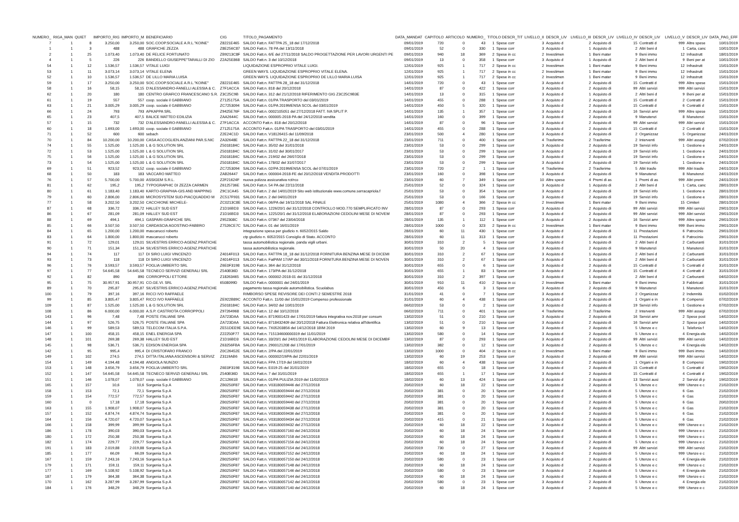| NUMERO_ | RIGA_MAN | QUIET | IMPORTO_RIG | IMPORTO_M | BENEFICIARIO | CIG | TITOLO_PAGAMENTO | DATA_MANDAT | CAPITOLO | ARTICOLO | NUMERO_ | TITOLO DESCR_TIT | | LIVELLO_II | DESCR_LIV | LIVELLO_III | DESCR_LIV | LIVELLO_IV | DESCR_LIV | LIVELLO_V | DESCR_LIV | DATA_PAG_EFF |
| --- | --- | --- | --- | --- | --- | --- | --- | --- | --- | --- | --- | --- | --- | --- | --- | --- | --- | --- | --- | --- | --- | --- |
| 7 | 1 | 8 | 3.250,00 | 3.250,00 | SOC.COOP.SOCIALE A.R.L."KOINE" | Z8221E465 | SALDO Fatt.n. FATTPA 25_18 del 17/12/2018 | 09/01/2019 | 720 | 0 | 43 | 1 | Spese corr | 3 | Acquisto d | 2 | Acquisto di | 15 | Contratti d | 999 | Altre spese | 10/01/2019 |
| 1 | 1 | 3 | 488 | 488 | GRAFICHE ZEZZA | Z8E256C87 | SALDO Fatt.n. 78 PA del 13/11/2018 | 09/01/2019 | 52 | 0 | 330 | 1 | Spese corr | 3 | Acquisto d | 1 | Acquisto di | 2 | Altri beni d | 1 | Carta, canc | 10/01/2019 |
| 2 | 1 | 25 | 1.073,40 | 1.073,40 | DE FELICE FORTUNATO | ZB9213C8F | SALDO Fatt.n. 6/E del 27/11/2018 SALDO PROGETTAZIONE PER LAVORI URGENTI PE | 09/01/2019 | 940 | 18 | 369 | 2 | Spese in cc | 2 | Investimen | 1 | Beni mater | 9 | Beni immo | 12 | Infrastrutt | 18/01/2019 |
| 4 | 1 | 5 | 226 | 226 | BANDELLO GIUSEPPE"TARALLI DI ZIO | Z2A25E868 | SALDO Fatt.n. 3 del 10/12/2018 | 09/01/2019 | 13 | 0 | 358 | 1 | Spese corr | 3 | Acquisto d | 1 | Acquisto di | 2 | Altri beni d | 9 | Beni per at | 10/01/2019 |
| 54 | 1 | 12 | 1.536,57 | 1.536,57 | VITALE LUIGI | | LIQUIDAZIONE ESPROPRIO VITALE LUIGI. | 12/01/2019 | 925 | 1 | 717 | 2 | Spese in cc | 2 | Investimen | 1 | Beni mater | 9 | Beni immo | 12 | Infrastrutt | 15/01/2019 |
| 53 | 1 | 11 | 3.073,14 | 3.073,14 | VITALE ELENA | | GREEN WAYS. LIQUIDAZIONE ESPROPRIO VITALE ELENA. | 12/01/2019 | 925 | 1 | 717 | 2 | Spese in cc | 2 | Investimen | 1 | Beni mater | 9 | Beni immo | 12 | Infrastrutt | 15/01/2019 |
| 52 | 1 | 10 | 1.536,57 | 1.536,57 | DE LILLO MARIA LUISA | | GREEN WAYS. LIQUIDAZIONE ESPROPRIO DE LILLO MARIA LUISA | 12/01/2019 | 925 | 1 | 717 | 2 | Spese in cc | 2 | Investimen | 1 | Beni mater | 9 | Beni immo | 12 | Infrastrutt | 15/01/2019 |
| 59 | 1 | 17 | 3.250,00 | 3.250,00 | SOC.COOP.SOCIALE A.R.L."KOINE" | Z8221E465 | SALDO Fatt.n. FATTPA 28_18 del 31/12/2018 | 14/01/2019 | 720 | 0 | 43 | 1 | Spese corr | 3 | Acquisto d | 2 | Acquisto di | 15 | Contratti d | 999 | Altre spese | 15/01/2019 |
| 58 | 1 | 16 | 58,15 | 58,15 | D'ALESSANDRO-FANELLI ALESSIA & C. | Z7F1ACCA | SALDO Fatt.n. 818 del 20/12/2018 | 14/01/2019 | 87 | 0 | 422 | 1 | Spese corr | 3 | Acquisto d | 2 | Acquisto di | 99 | Altri servizi | 999 | Altri servizi | 15/01/2019 |
| 62 | 1 | 20 | 180 | 180 | CENTRO GRAFICO FRANCESCANO S.R. | Z3C25C9B | SALDO Fatt.n. 312 del 21/12/2018 RIFERIMENTO GIG Z3C25C9B3E | 14/01/2019 | 13 | 0 | 315 | 1 | Spese corr | 3 | Acquisto d | 1 | Acquisto di | 2 | Altri beni d | 9 | Beni per at | 15/01/2019 |
| 61 | 1 | 19 | 557 | 557 | coop. sociale il GABBIANO | Z7125175A | SALDO Fatt.n. 01/PA TRASPORTO del 03/01/2019 | 14/01/2019 | 455 | 0 | 288 | 1 | Spese corr | 3 | Acquisto d | 2 | Acquisto di | 15 | Contratti d | 2 | Contratti d | 15/01/2019 |
| 63 | 1 | 21 | 3.005,29 | 3.005,29 | coop. sociale il GABBIANO | ZC7253094 | SALDO Fatt.n. 01/PA 2019MENSA SCOL del 03/01/2019 | 14/01/2019 | 450 | 5 | 320 | 1 | Spese corr | 3 | Acquisto d | 2 | Acquisto di | 15 | Contratti d | 6 | Contratti d | 15/01/2019 |
| 66 | 1 | 24 | 793 | 793 | APKAPPA SRL | Z9425E76F | SALDO Fatt.n. 0002105051 del 27/12/2018 FATT. IVA SPLIT P. | 14/01/2019 | 135 | 1 | 357 | 1 | Spese corr | 3 | Acquisto d | 2 | Acquisto di | 16 | Servizi amr | 999 | Altre spese | 15/01/2019 |
| 65 | 1 | 23 | 407,5 | 407,5 | BALICE MATTEO EDILIZIA | ZAA2644C | SALDO Fatt.n. 000005-2018-PA del 24/12/2018 vendita | 14/01/2019 | 160 | 0 | 399 | 1 | Spese corr | 3 | Acquisto d | 2 | Acquisto di | 9 | Manutenzi | 8 | Manutenzi | 15/01/2019 |
| 57 | 1 | 15 | 732 | 732 | D'ALESSANDRO-FANELLI ALESSIA & C. | Z7F1ACCA | ACCONTO Fatt.n. 818 del 20/12/2018 | 14/01/2019 | 87 | 0 | 96 | 1 | Spese corr | 3 | Acquisto d | 2 | Acquisto di | 99 | Altri servizi | 999 | Altri servizi | 15/01/2019 |
| 60 | 1 | 18 | 1.693,00 | 1.693,00 | coop. sociale il GABBIANO | Z7125175A | ACCONTO Fatt.n. 01/PA TRASPORTO del 03/01/2019 | 14/01/2019 | 455 | 0 | 288 | 1 | Spese corr | 3 | Acquisto d | 2 | Acquisto di | 15 | Contratti d | 2 | Contratti d | 15/01/2019 |
| 71 | 1 | 52 | 600 | 600 | sebach | Z2E24C1D | SALDO Fatt.n. V18126415 del 11/09/2018 | 23/01/2019 | 500 | 4 | 280 | 1 | Spese corr | 3 | Acquisto d | 2 | Acquisto di | 2 | Organizzaz | 5 | Organizzaz | 24/01/2019 |
| 70 | 1 | 84 | 10.200,00 | 10.200,00 | CASA ACCOGLIEN.ANZIANI PAR.S.NIC | ZA32648E | SALDO Fatt.n. FATTPA 22_18 del 31/12/2018 | 23/01/2019 | 711 | 0 | 400 | 1 | Spese corr | 4 | Trasferime | 2 | Trasferime | 2 | Interventi | 999 | Altri assegi | 07/02/2019 |
| 74 | 1 | 55 | 1.525,00 | 1.525,00 | L & G SOLUTION SRL | Z5018184C | SALDO Fatt.n. 35/02 del 31/01/2018 | 23/01/2019 | 53 | 0 | 299 | 1 | Spese corr | 3 | Acquisto d | 2 | Acquisto di | 19 | Servizi info | 1 | Gestione e | 24/01/2019 |
| 72 | 1 | 53 | 1.525,00 | 1.525,00 | L & G SOLUTION SRL | Z5018184C | SALDO Fatt.n. 31/02 del 30/01/2017 | 23/01/2019 | 53 | 0 | 299 | 1 | Spese corr | 3 | Acquisto d | 2 | Acquisto di | 19 | Servizi info | 1 | Gestione e | 24/01/2019 |
| 75 | 1 | 56 | 1.525,00 | 1.525,00 | L & G SOLUTION SRL | Z5018184C | SALDO Fatt.n. 219/02 del 26/07/2018 | 23/01/2019 | 53 | 0 | 299 | 1 | Spese corr | 3 | Acquisto d | 2 | Acquisto di | 19 | Servizi info | 1 | Gestione e | 24/01/2019 |
| 73 | 1 | 54 | 1.525,00 | 1.525,00 | L & G SOLUTION SRL | Z5018184C | SALDO Fatt.n. 178/02 del 31/07/2017 | 23/01/2019 | 53 | 0 | 299 | 1 | Spese corr | 3 | Acquisto d | 2 | Acquisto di | 19 | Servizi info | 1 | Gestione e | 24/01/2019 |
| 69 | 1 | 51 | 923,52 | 923,52 | coop. sociale il GABBIANO | ZC7253094 | SALDO Fatt.n. 02/PA 2019MENSA SCOL del 07/01/2019 | 23/01/2019 | 720 | 2 | 1 | 1 | Spese corr | 4 | Trasferime | 2 | Trasferime | 5 | Altri trasfe | 999 | Altri trasfe | 24/01/2019 |
| 68 | 1 | 50 | 183 | 183 | VACCARO MATTEO | ZAB26447 | SALDO Fatt.n. 000004-2018-FE del 20/12/2018 VENDITA PRODOTTI | 23/01/2019 | 160 | 0 | 398 | 1 | Spese corr | 3 | Acquisto d | 2 | Acquisto di | 9 | Manutenzi | 8 | Manutenzi | 24/01/2019 |
| 76 | 1 | 57 | 5.700,00 | 5.700,00 | ASSIGEM S.R.L. | Z2F21624F | nuova polizza assicurativa rct/rco | 23/01/2019 | 60 | 7 | 349 | 1 | Spese corr | 10 | Altre spese | 4 | Premi di as | 1 | Premi di as | 999 | Altri premi | 24/01/2019 |
| 81 | 1 | 62 | 195,2 | 195,2 | TYPOGRAPHIC DI ZEZZA CARMEN | Z6125736E | SALDO Fatt.n. 54 PA del 22/11/2018 | 25/01/2019 | 52 | 0 | 324 | 1 | Spese corr | 3 | Acquisto d | 1 | Acquisto di | 2 | Altri beni d | 1 | Carta, canc | 28/01/2019 |
| 80 | 1 | 61 | 1.183,40 | 1.183,40 | KARTO-GRAPHIA-GIS AND MAPPING | Z9C1CA45 | SALDO Fatt.n. 2 del 14/01/2019 Sito web istituzionale www.comune.serracapriola.f | 25/01/2019 | 53 | 0 | 354 | 1 | Spese corr | 3 | Acquisto d | 2 | Acquisto di | 19 | Servizi info | 1 | Gestione e | 28/01/2019 |
| 79 | 1 | 60 | 2.806,00 | 2.806,00 | MICROSYSTEM SUD-PIACQUADDIO M | ZC517F931 | SALDO Fatt.n. 2 del 04/01/2019 | 25/01/2019 | 53 | 0 | 166 | 1 | Spese corr | 3 | Acquisto d | 2 | Acquisto di | 19 | Servizi info | 1 | Gestione e | 28/01/2019 |
| 77 | 1 | 58 | 3.202,50 | 3.202,50 | CACCHIONE MICHELE- | ZC0213C8E | SALDO Fatt.n. 06/PA del 16/11/2018 SAL FINALE | 25/01/2019 | 1080 | 4 | 366 | 2 | Spese in cc | 2 | Investimen | 1 | Beni mater | 9 | Beni immo | 15 | Cimiteri | 28/01/2019 |
| 87 | 1 | 68 | 336,72 | 336,72 | HALLEY SUD EST | Z1D16BD3 | SALDO Fatt.n. 1226/20/1 del 31/12/2018 CONTROLLO MOD.770 SEMPLIFICATO INV | 28/01/2019 | 87 | 0 | 293 | 1 | Spese corr | 3 | Acquisto d | 2 | Acquisto di | 99 | Altri servizi | 999 | Altri servizi | 29/01/2019 |
| 86 | 1 | 67 | 281,09 | 281,09 | HALLEY SUD EST | Z1D16BD3 | SALDO Fatt.n. 1225/20/1 del 31/12/2018 ELABORAZIONI CEDOLINI MESE DI NOVEM | 28/01/2019 | 87 | 0 | 293 | 1 | Spese corr | 3 | Acquisto d | 2 | Acquisto di | 99 | Altri servizi | 999 | Altri servizi | 29/01/2019 |
| 88 | 1 | 69 | 494,1 | 494,1 | GASPARI-GRAFICHE SRL | Z952308C | SALDO Fatt.n. 07367 del 23/04/2018 | 28/01/2019 | 135 | 1 | 112 | 1 | Spese corr | 3 | Acquisto d | 2 | Acquisto di | 16 | Servizi amr | 999 | Altre spese | 29/01/2019 |
| 85 | 1 | 66 | 3.507,50 | 3.507,50 | CARDASCIA AGOSTINO-FABBRO | Z7526CE7C | SALDO Fatt.n. 01 del 16/01/2019 | 28/01/2019 | 1000 | 0 | 323 | 2 | Spese in cc | 2 | Investimen | 1 | Beni mater | 9 | Beni immo | 999 | Beni immo | 29/01/2019 |
| 84 | 1 | 65 | 1.200,00 | 1.200,00 | mascarucci roberto | | integrazione spesa per giudizio n. 6052/2015 Saldo | 28/01/2019 | 60 | 11 | 430 | 1 | Spese corr | 3 | Acquisto d | 2 | Acquisto di | 11 | Prestazioni | 6 | Patrocinio | 29/01/2019 |
| 83 | 1 | 64 | 1.800,00 | 1.800,00 | mascarucci roberto | | ctp giudizio n. 6052/2015 Consiglio di Stato. ACCONTO | 28/01/2019 | 60 | 11 | 313 | 1 | Spese corr | 3 | Acquisto d | 2 | Acquisto di | 11 | Prestazioni | 6 | Patrocinio | 29/01/2019 |
| 91 | 1 | 72 | 129,01 | 129,01 | SILVESTRIS ERRICO-AGENZ.PRATICHE | | tassa automobilistica regionale. panda vigili urbani. | 30/01/2019 | 310 | 2 | 5 | 1 | Spese corr | 3 | Acquisto d | 1 | Acquisto di | 2 | Altri beni d | 2 | Carburanti | 31/01/2019 |
| 90 | 1 | 71 | 151,34 | 151,34 | SILVESTRIS ERRICO-AGENZ.PRATICHE | | tassa automobilistica regionale. | 30/01/2019 | 50 | 20 | 4 | 1 | Spese corr | 3 | Acquisto d | 2 | Acquisto di | 9 | Manutenzi | 1 | Manutenzi | 31/01/2019 |
| 94 | 1 | 74 | 117 | 117 | DI SIRO LUIGI VINCENZO | Z4014F013 | SALDO Fatt.n. FATTPA 18_18 del 31/12/2018 FORNITURA BENZINA MESE DI DICEMI | 30/01/2019 | 310 | 2 | 67 | 1 | Spese corr | 3 | Acquisto d | 1 | Acquisto di | 2 | Altri beni d | 2 | Carburanti | 31/01/2019 |
| 93 | 1 | 73 | 118 | 118 | DI SIRO LUIGI VINCENZO | Z4014F013 | SALDO Fatt.n. FatPAM 17/AP del 30/11/2018 FORNITURA BENZINA MESE DI NOVEN | 30/01/2019 | 310 | 2 | 67 | 1 | Spese corr | 3 | Acquisto d | 1 | Acquisto di | 2 | Altri beni d | 2 | Carburanti | 31/01/2019 |
| 96 | 1 | 76 | 3.593,57 | 3.593,57 | FOGLIA UMBERTO SRL | Z6E0F3198 | SALDO Fatt.n. 364 del 31/12/2018 | 30/01/2019 | 655 | 0 | 6 | 1 | Spese corr | 3 | Acquisto d | 2 | Acquisto di | 15 | Contratti d | 5 | Contratti d | 31/01/2019 |
| 97 | 1 | 77 | 54.645,58 | 54.645,58 | TECNECO SERVIZI GENERALI SRL | Z540B36D | SALDO Fatt.n. 173/PA del 31/12/2018 | 30/01/2019 | 655 | 1 | 83 | 1 | Spese corr | 3 | Acquisto d | 2 | Acquisto di | 15 | Contratti d | 4 | Contratti d | 31/01/2019 |
| 92 | 1 | 82 | 890 | 890 | CORROPPOLI ETTORE | Z18263465 | SALDO Fatt.n. 000002-2018-01 del 31/12/2018 | 30/01/2019 | 310 | 2 | 397 | 1 | Spese corr | 3 | Acquisto d | 1 | Acquisto di | 2 | Altri beni d | 2 | Carburanti | 04/02/2019 |
| 95 | 1 | 75 | 30.957,91 | 30.957,91 | CO.GE.VI. SRL | 6508099D | SALDO Fatt.n. 0000001 del 24/01/2019 | 30/01/2019 | 910 | 11 | 410 | 2 | Spese in cc | 2 | Investimen | 1 | Beni mater | 9 | Beni immo | 3 | Fabbricati | 31/01/2019 |
| 89 | 1 | 70 | 295,87 | 295,87 | SILVESTRIS ERRICO-AGENZ.PRATICHE | | pagamento tassa regionale automobilistica. Scuolabus | 30/01/2019 | 450 | 6 | 3 | 1 | Spese corr | 3 | Acquisto d | 2 | Acquisto di | 9 | Manutenzi | 1 | Manutenzi | 31/01/2019 |
| 100 | 1 | 79 | 397,16 | 397,16 | RICCI IVO RAFFAELE | | RIMBORSO SPESE REVISORE DEI CONTI 2 SEMESTRE 2018 | 31/01/2019 | 41 | 0 | 7 | 1 | Spese corr | 3 | Acquisto d | 2 | Acquisto di | 2 | Organizzaz | 2 | Indennità | 01/02/2019 |
| 99 | 1 | 85 | 3.805,47 | 3.805,47 | RICCI IVO RAFFAELE | ZE922B89C | ACCONTO Fatt.n. 11/00 del 15/01/2019 Compenso professionale | 31/01/2019 | 60 | 4 | 438 | 1 | Spese corr | 3 | Acquisto d | 2 | Acquisto di | 1 | Organi e in | 8 | Compensi | 07/02/2019 |
| 109 | 1 | 87 | 1.525,00 | 1.525,00 | L & G SOLUTION SRL | Z5018184C | SALDO Fatt.n. 34/02 del 10/01/2019 | 06/02/2019 | 53 | 0 | 2 | 1 | Spese corr | 3 | Acquisto d | 2 | Acquisto di | 19 | Servizi info | 1 | Gestione e | 07/02/2019 |
| 108 | 1 | 86 | 6.000,00 | 6.000,00 | A.S.P. CASTRIOTA CORROPPOLI | Z97264968 | SALDO Fatt.n. 12 del 10/12/2018 | 06/02/2019 | 711 | 0 | 401 | 1 | Spese corr | 4 | Trasferime | 2 | Trasferime | 2 | Interventi | 999 | Altri assegi | 07/02/2019 |
| 143 | 1 | 96 | 7,48 | 7,48 | POSTE ITALIANE SPA | ZA723DAA | SALDO Fatt.n. 8719001423 del 17/01/2019 fattura integrativa nov.2018 per consum | 13/02/2019 | 51 | 0 | 210 | 1 | Spese corr | 3 | Acquisto d | 2 | Acquisto di | 16 | Servizi amr | 2 | Spese post | 14/02/2019 |
| 144 | 1 | 97 | 526,75 | 526,75 | POSTE ITALIANE SPA | ZA723DAA | SALDO Fatt.n. 8718432409 del 20/12/2018 Fattura Elettronica relativa all'Identifica | 13/02/2019 | 51 | 0 | 210 | 1 | Spese corr | 3 | Acquisto d | 2 | Acquisto di | 16 | Servizi amr | 2 | Spese post | 14/02/2019 |
| 146 | 1 | 99 | 589,53 | 589,53 | TELECOM ITALIA S.P.A. | ZE51DEE9E | SALDO Fatt.n. 7X05203856 del 14/12/2018 1BIM 2019 | 13/02/2019 | 60 | 9 | 13 | 1 | Spese corr | 3 | Acquisto d | 2 | Acquisto di | 5 | Utenze e c | 1 | Telefonia f | 14/02/2019 |
| 147 | 1 | 100 | 458,15 | 458,15 | ENEL ENERGIA SPA | Z22250F77 | SALDO Fatt.n. 715134600000319 del 11/01/2019 | 13/02/2019 | 580 | 0 | 14 | 1 | Spese corr | 3 | Acquisto d | 2 | Acquisto di | 5 | Utenze e c | 4 | Energia ele | 14/02/2019 |
| 148 | 1 | 101 | 269,38 | 269,38 | HALLEY SUD EST | Z1D16BD3 | SALDO Fatt.n. 33/20/1 del 24/01/2019 ELABORAZIONE CEDOLINI MESE DI DICEMBF | 13/02/2019 | 87 | 0 | 293 | 1 | Spese corr | 3 | Acquisto d | 2 | Acquisto di | 99 | Altri servizi | 999 | Altri servizi | 14/02/2019 |
| 145 | 1 | 98 | 536,71 | 536,71 | EDISON ENERGIA SPA | Z63256FBA | SALDO Fatt.n. 2900121208 del 17/01/2019 | 13/02/2019 | 382 | 0 | 12 | 1 | Spese corr | 3 | Acquisto d | 2 | Acquisto di | 5 | Utenze e c | 4 | Energia ele | 14/02/2019 |
| 142 | 1 | 95 | 995,4 | 995,4 | DI CRISTOFARO FRANCO | Z0C26452E | SALDO Fatt.n. 2/PA del 22/01/2019 | 13/02/2019 | 1000 | 0 | 404 | 2 | Spese in cc | 2 | Investimen | 1 | Beni mater | 9 | Beni immo | 999 | Beni immo | 14/02/2019 |
| 149 | 1 | 102 | 274,5 | 274,5 | DITTA ITALIANA ASCENSORI & SERVIZ | Z3119AB6 | SALDO Fatt.n. 000002/19/PA del 22/01/2019 | 13/02/2019 | 60 | 19 | 253 | 1 | Spese corr | 3 | Acquisto d | 2 | Acquisto di | 99 | Altri servizi | 999 | Altri servizi | 14/02/2019 |
| 154 | 1 | 149 | 4.194,48 | 4.194,48 | ANGIOLA NUNZIO | | SALDO Fatt.n. FPA 17/19 del 16/01/2019 | 18/02/2019 | 60 | 4 | 438 | 1 | Spese corr | 3 | Acquisto d | 2 | Acquisto di | 1 | Organi e in | 8 | Compensi | 19/02/2019 |
| 153 | 1 | 148 | 3.656,79 | 3.656,79 | FOGLIA UMBERTO SRL | Z6E0F3198 | SALDO Fatt.n. E019-25 del 31/01/2019 | 18/02/2019 | 655 | 0 | 18 | 1 | Spese corr | 3 | Acquisto d | 2 | Acquisto di | 15 | Contratti d | 5 | Contratti d | 19/02/2019 |
| 152 | 1 | 147 | 54.645,58 | 54.645,58 | TECNECO SERVIZI GENERALI SRL | Z540B36D | SALDO Fatt.n. 7 del 31/01/2019 | 18/02/2019 | 655 | 1 | 17 | 1 | Spese corr | 3 | Acquisto d | 2 | Acquisto di | 15 | Contratti d | 4 | Contratti d | 19/02/2019 |
| 151 | 1 | 146 | 1.078,07 | 1.078,07 | coop. sociale il GABBIANO | ZC12661B | SALDO Fatt.n. 01/PA PULIZIA 2019 del 11/02/2019 | 18/02/2019 | 60 | 13 | 424 | 1 | Spese corr | 3 | Acquisto d | 2 | Acquisto di | 13 | Servizi ausi | 2 | Servizi di p | 19/02/2019 |
| 165 | 1 | 157 | 10,6 | 10,6 | Sorgenia S.p.A | ZB0250F87 | SALDO Fatt.n. V03180059446 del 27/12/2018 | 20/02/2019 | 60 | 18 | 22 | 1 | Spese corr | 3 | Acquisto d | 2 | Acquisto di | 5 | Utenze e c | 999 | Utenze e c | 21/02/2019 |
| 158 | 1 | 153 | 72,1 | 72,1 | Sorgenia S.p.A | ZB0250F87 | SALDO Fatt.n. V03180059444 del 27/12/2018 | 20/02/2019 | 381 | 0 | 20 | 1 | Spese corr | 3 | Acquisto d | 2 | Acquisto di | 5 | Utenze e c | 6 | Gas | 21/02/2019 |
| 159 | 1 | 154 | 772,57 | 772,57 | Sorgenia S.p.A | ZB0250F87 | SALDO Fatt.n. V03180059442 del 27/12/2018 | 20/02/2019 | 381 | 0 | 20 | 1 | Spese corr | 3 | Acquisto d | 2 | Acquisto di | 5 | Utenze e c | 6 | Gas | 21/02/2019 |
| 160 | 1 | 0 | 17,18 | 17,18 | Sorgenia S.p.A | ZB0250F87 | SALDO Fatt.n. V03180059440 del 27/12/2018 | 20/02/2019 | 381 | 0 | 20 | 1 | Spese corr | 3 | Acquisto d | 2 | Acquisto di | 5 | Utenze e c | 6 | Gas | 20/02/2019 |
| 163 | 1 | 155 | 1.908,07 | 1.908,07 | Sorgenia S.p.A | ZB0250F87 | SALDO Fatt.n. V03180059438 del 27/12/2018 | 20/02/2019 | 381 | 0 | 20 | 1 | Spese corr | 3 | Acquisto d | 2 | Acquisto di | 5 | Utenze e c | 6 | Gas | 21/02/2019 |
| 157 | 1 | 152 | 4.874,74 | 4.874,74 | Sorgenia S.p.A | ZB0250F87 | SALDO Fatt.n. V03180059436 del 27/12/2018 | 20/02/2019 | 381 | 0 | 20 | 1 | Spese corr | 3 | Acquisto d | 2 | Acquisto di | 5 | Utenze e c | 6 | Gas | 21/02/2019 |
| 164 | 1 | 156 | 4.720,07 | 4.720,07 | Sorgenia S.p.A | ZB0250F87 | SALDO Fatt.n. V03180059434 del 27/12/2018 | 20/02/2019 | 415 | 0 | 21 | 1 | Spese corr | 3 | Acquisto d | 2 | Acquisto di | 5 | Utenze e c | 6 | Gas | 21/02/2019 |
| 166 | 1 | 158 | 399,99 | 399,99 | Sorgenia S.p.A | ZB0250F87 | SALDO Fatt.n. V03180059432 del 27/12/2018 | 20/02/2019 | 60 | 18 | 22 | 1 | Spese corr | 3 | Acquisto d | 2 | Acquisto di | 5 | Utenze e c | 999 | Utenze e c | 21/02/2019 |
| 186 | 1 | 178 | 390,03 | 390,03 | Sorgenia S.p.A | ZB0250F87 | SALDO Fatt.n. V03180057160 del 24/12/2018 | 20/02/2019 | 60 | 18 | 24 | 1 | Spese corr | 3 | Acquisto d | 2 | Acquisto di | 5 | Utenze e c | 999 | Utenze e c | 21/02/2019 |
| 180 | 1 | 172 | 250,38 | 250,38 | Sorgenia S.p.A | ZB0250F87 | SALDO Fatt.n. V03180057158 del 24/12/2018 | 20/02/2019 | 60 | 18 | 24 | 1 | Spese corr | 3 | Acquisto d | 2 | Acquisto di | 5 | Utenze e c | 999 | Utenze e c | 21/02/2019 |
| 182 | 1 | 174 | 229,77 | 229,77 | Sorgenia S.p.A | ZB0250F87 | SALDO Fatt.n. V03180057156 del 24/12/2018 | 20/02/2019 | 60 | 18 | 24 | 1 | Spese corr | 3 | Acquisto d | 2 | Acquisto di | 5 | Utenze e c | 999 | Utenze e c | 21/02/2019 |
| 191 | 1 | 183 | 2.019,88 | 2.019,88 | Sorgenia S.p.A | ZB0250F87 | SALDO Fatt.n. V03180057154 del 24/12/2018 | 20/02/2019 | 730 | 0 | 27 | 1 | Spese corr | 3 | Acquisto d | 2 | Acquisto di | 99 | Altri servizi | 999 | Altri servizi | 21/02/2019 |
| 185 | 1 | 177 | 66,09 | 66,09 | Sorgenia S.p.A | ZB0250F87 | SALDO Fatt.n. V03180057152 del 24/12/2018 | 20/02/2019 | 60 | 18 | 24 | 1 | Spese corr | 3 | Acquisto d | 2 | Acquisto di | 5 | Utenze e c | 999 | Utenze e c | 21/02/2019 |
| 167 | 1 | 159 | 7.243,16 | 7.243,16 | Sorgenia S.p.A | ZB0250F87 | SALDO Fatt.n. V03180057150 del 24/12/2018 | 20/02/2019 | 580 | 0 | 23 | 1 | Spese corr | 3 | Acquisto d | 2 | Acquisto di | 5 | Utenze e c | 4 | Energia ele | 21/02/2019 |
| 179 | 1 | 171 | 159,11 | 159,11 | Sorgenia S.p.A | ZB0250F87 | SALDO Fatt.n. V03180057148 del 24/12/2018 | 20/02/2019 | 60 | 18 | 24 | 1 | Spese corr | 3 | Acquisto d | 2 | Acquisto di | 5 | Utenze e c | 999 | Utenze e c | 21/02/2019 |
| 177 | 1 | 169 | 5.108,92 | 5.108,92 | Sorgenia S.p.A | ZB0250F87 | SALDO Fatt.n. V03180057146 del 24/12/2018 | 20/02/2019 | 580 | 0 | 23 | 1 | Spese corr | 3 | Acquisto d | 2 | Acquisto di | 5 | Utenze e c | 4 | Energia ele | 21/02/2019 |
| 187 | 1 | 179 | 364,38 | 364,38 | Sorgenia S.p.A | ZB0250F87 | SALDO Fatt.n. V03180057144 del 24/12/2018 | 20/02/2019 | 60 | 18 | 24 | 1 | Spese corr | 3 | Acquisto d | 2 | Acquisto di | 5 | Utenze e c | 999 | Utenze e c | 21/02/2019 |
| 170 | 1 | 162 | 3.287,99 | 3.287,99 | Sorgenia S.p.A | ZB0250F87 | SALDO Fatt.n. V03180057142 del 24/12/2018 | 20/02/2019 | 580 | 0 | 23 | 1 | Spese corr | 3 | Acquisto d | 2 | Acquisto di | 5 | Utenze e c | 4 | Energia ele | 21/02/2019 |
| 184 | 1 | 176 | 348,29 | 348,29 | Sorgenia S.p.A | ZB0250F87 | SALDO Fatt.n. V03180057140 del 24/12/2018 | 20/02/2019 | 60 | 18 | 24 | 1 | Spese corr | 3 | Acquisto d | 2 | Acquisto di | 5 | Utenze e c | 999 | Utenze e c | 21/02/2019 |